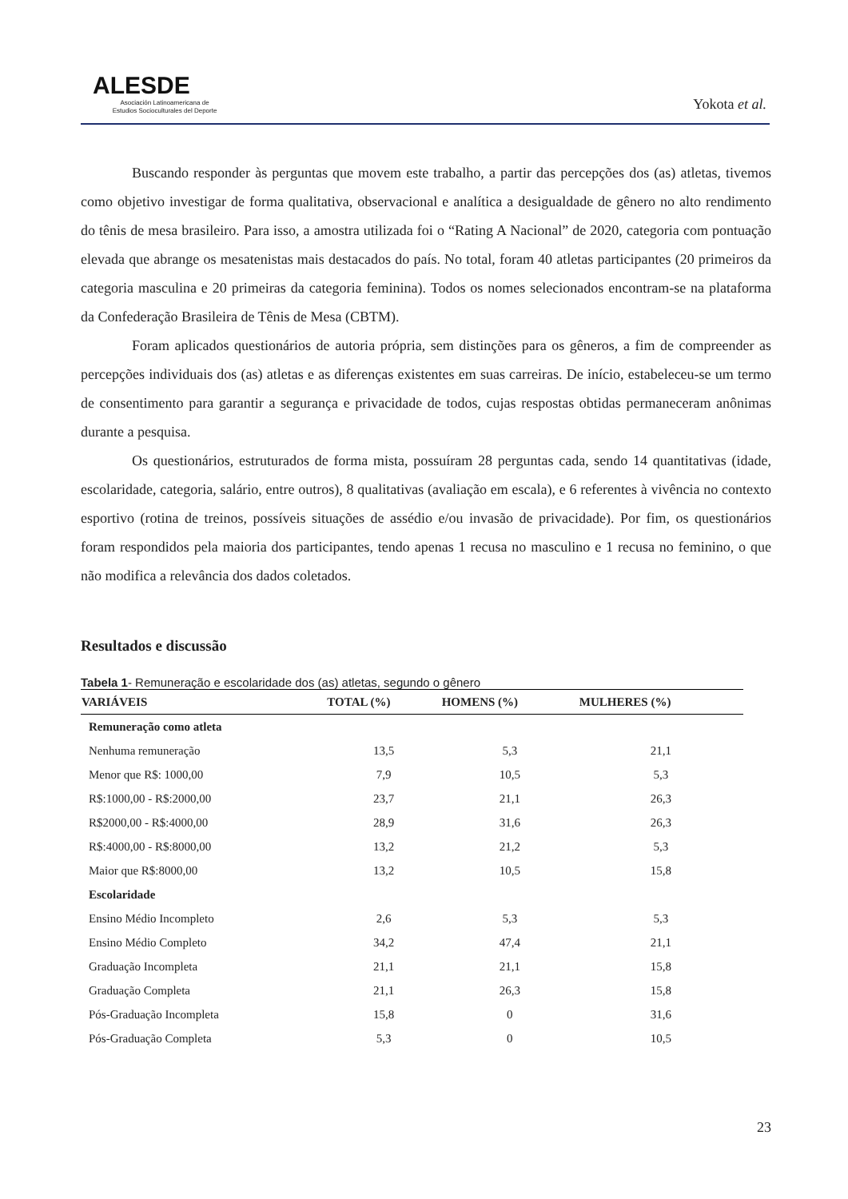ALESDE
Asociación Latinoamericana de
Estudios Socioculturales del Deporte
Yokota et al.
Buscando responder às perguntas que movem este trabalho, a partir das percepções dos (as) atletas, tivemos como objetivo investigar de forma qualitativa, observacional e analítica a desigualdade de gênero no alto rendimento do tênis de mesa brasileiro. Para isso, a amostra utilizada foi o “Rating A Nacional” de 2020, categoria com pontuação elevada que abrange os mesatenistas mais destacados do país. No total, foram 40 atletas participantes (20 primeiros da categoria masculina e 20 primeiras da categoria feminina). Todos os nomes selecionados encontram-se na plataforma da Confederação Brasileira de Tênis de Mesa (CBTM).
Foram aplicados questionários de autoria própria, sem distinções para os gêneros, a fim de compreender as percepções individuais dos (as) atletas e as diferenças existentes em suas carreiras. De início, estabeleceu-se um termo de consentimento para garantir a segurança e privacidade de todos, cujas respostas obtidas permaneceram anônimas durante a pesquisa.
Os questionários, estruturados de forma mista, possuíram 28 perguntas cada, sendo 14 quantitativas (idade, escolaridade, categoria, salário, entre outros), 8 qualitativas (avaliação em escala), e 6 referentes à vivência no contexto esportivo (rotina de treinos, possíveis situações de assédio e/ou invasão de privacidade). Por fim, os questionários foram respondidos pela maioria dos participantes, tendo apenas 1 recusa no masculino e 1 recusa no feminino, o que não modifica a relevância dos dados coletados.
Resultados e discussão
Tabela 1- Remuneração e escolaridade dos (as) atletas, segundo o gênero
| VARIÁVEIS | TOTAL (%) | HOMENS (%) | MULHERES (%) |
| --- | --- | --- | --- |
| Remuneração como atleta | | | |
| Nenhuma remuneração | 13,5 | 5,3 | 21,1 |
| Menor que R$: 1000,00 | 7,9 | 10,5 | 5,3 |
| R$:1000,00 - R$:2000,00 | 23,7 | 21,1 | 26,3 |
| R$2000,00 - R$:4000,00 | 28,9 | 31,6 | 26,3 |
| R$:4000,00 - R$:8000,00 | 13,2 | 21,2 | 5,3 |
| Maior que R$:8000,00 | 13,2 | 10,5 | 15,8 |
| Escolaridade | | | |
| Ensino Médio Incompleto | 2,6 | 5,3 | 5,3 |
| Ensino Médio Completo | 34,2 | 47,4 | 21,1 |
| Graduação Incompleta | 21,1 | 21,1 | 15,8 |
| Graduação Completa | 21,1 | 26,3 | 15,8 |
| Pós-Graduação Incompleta | 15,8 | 0 | 31,6 |
| Pós-Graduação Completa | 5,3 | 0 | 10,5 |
23